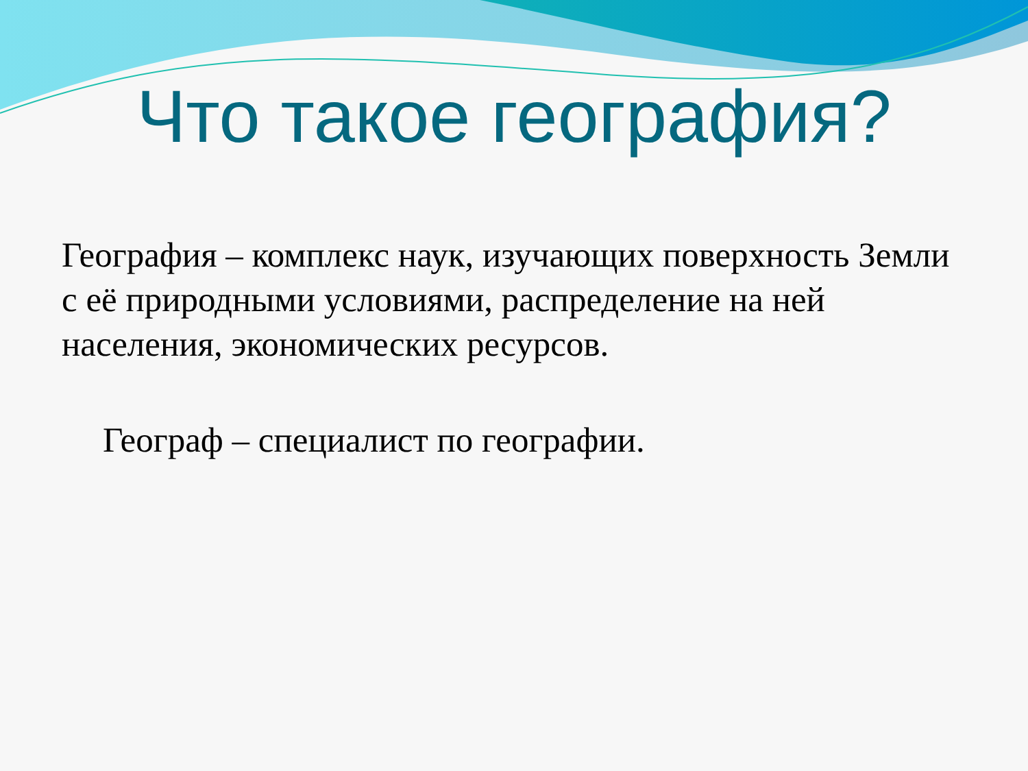Что такое география?
География – комплекс наук, изучающих поверхность Земли с её природными условиями, распределение на ней населения, экономических ресурсов.
Географ – специалист по географии.